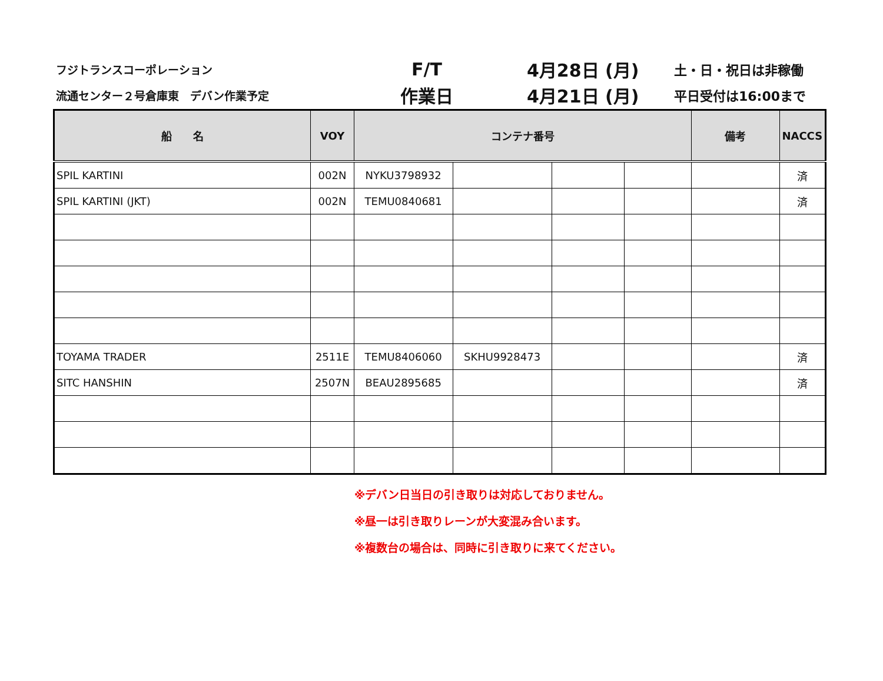フジトランスコーポレーション
F/T 4月28日 (月)
土・日・祝日は非稼働
流通センター２号倉庫東　デバン作業予定
作業日 4月21日 (月)
平日受付は16:00まで
| 船 名 | VOY | コンテナ番号 | | | | 備考 | NACCS |
| --- | --- | --- | --- | --- | --- | --- | --- |
| SPIL KARTINI | 002N | NYKU3798932 | | | | | 済 |
| SPIL KARTINI (JKT) | 002N | TEMU0840681 | | | | | 済 |
| TOYAMA TRADER | 2511E | TEMU8406060 | SKHU9928473 | | | | 済 |
| SITC HANSHIN | 2507N | BEAU2895685 | | | | | 済 |
※デバン日当日の引き取りは対応しておりません。
※昼一は引き取りレーンが大変混み合います。
※複数台の場合は、同時に引き取りに来てください。